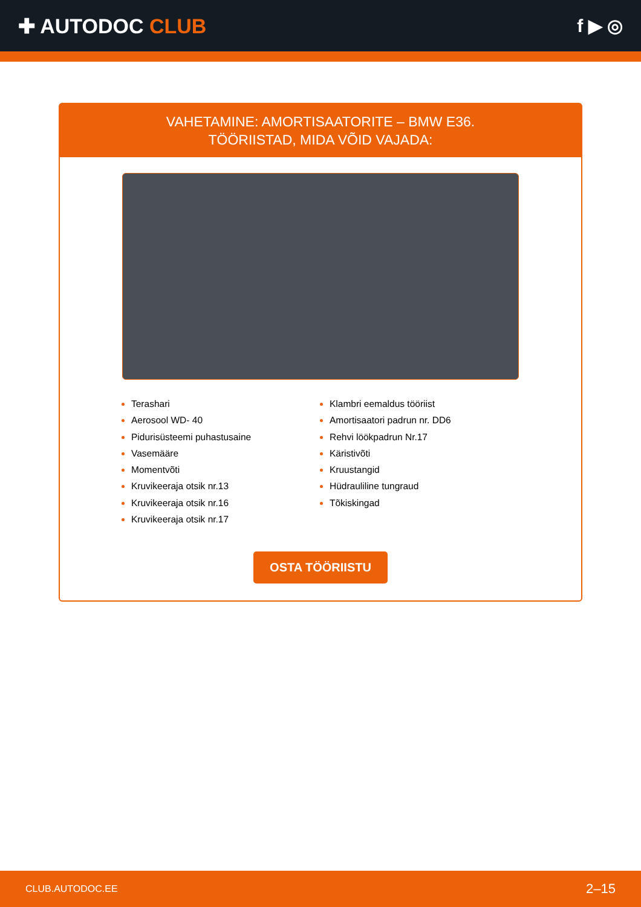✚ AUTODOC CLUB f ▶ ◎
VAHETAMINE: AMORTISAATORITE – BMW E36.
TÖÖRIISTAD, MIDA VÕID VAJADA:
Terashari
Aerosool WD- 40
Pidurisüsteemi puhastusaine
Vasemääre
Momentvõti
Kruvikeeraja otsik nr.13
Kruvikeeraja otsik nr.16
Kruvikeeraja otsik nr.17
Klambri eemaldus tööriist
Amortisaatori padrun nr. DD6
Rehvi löökpadrun Nr.17
Käristivõti
Kruustangid
Hüdrauliline tungraud
Tõkiskingad
OSTA TÖÖRIISTU
CLUB.AUTODOC.EE 2–15